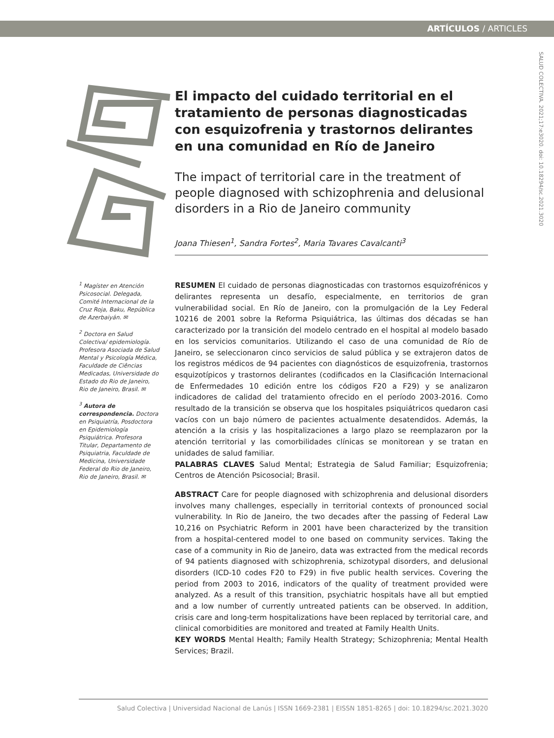ARTÍCULOS / ARTICLES
SALUD COLECTIVA. 2021;17:e3020. doi: 10.18294/sc.2021.3020
El impacto del cuidado territorial en el tratamiento de personas diagnosticadas con esquizofrenia y trastornos delirantes en una comunidad en Río de Janeiro
The impact of territorial care in the treatment of people diagnosed with schizophrenia and delusional disorders in a Rio de Janeiro community
Joana Thiesen<sup>1</sup>, Sandra Fortes<sup>2</sup>, Maria Tavares Cavalcanti<sup>3</sup>
<sup>1</sup> Magíster en Atención Psicosocial. Delegada, Comité Internacional de la Cruz Roja, Baku, República de Azerbaiyán. ✉
<sup>2</sup> Doctora en Salud Colectiva/ epidemiología. Profesora Asociada de Salud Mental y Psicología Médica, Faculdade de Ciências Medicadas, Universidade do Estado do Rio de Janeiro, Rio de Janeiro, Brasil. ✉
<sup>3</sup> Autora de correspondencia. Doctora en Psiquiatría, Posdoctora en Epidemiología Psiquiátrica. Profesora Titular, Departamento de Psiquiatria, Faculdade de Medicina, Universidade Federal do Rio de Janeiro, Rio de Janeiro, Brasil. ✉
RESUMEN El cuidado de personas diagnosticadas con trastornos esquizofrénicos y delirantes representa un desafío, especialmente, en territorios de gran vulnerabilidad social. En Río de Janeiro, con la promulgación de la Ley Federal 10216 de 2001 sobre la Reforma Psiquiátrica, las últimas dos décadas se han caracterizado por la transición del modelo centrado en el hospital al modelo basado en los servicios comunitarios. Utilizando el caso de una comunidad de Río de Janeiro, se seleccionaron cinco servicios de salud pública y se extrajeron datos de los registros médicos de 94 pacientes con diagnósticos de esquizofrenia, trastornos esquizotípicos y trastornos delirantes (codificados en la Clasificación Internacional de Enfermedades 10 edición entre los códigos F20 a F29) y se analizaron indicadores de calidad del tratamiento ofrecido en el período 2003-2016. Como resultado de la transición se observa que los hospitales psiquiátricos quedaron casi vacíos con un bajo número de pacientes actualmente desatendidos. Además, la atención a la crisis y las hospitalizaciones a largo plazo se reemplazaron por la atención territorial y las comorbilidades clínicas se monitorean y se tratan en unidades de salud familiar.
PALABRAS CLAVES Salud Mental; Estrategia de Salud Familiar; Esquizofrenia; Centros de Atención Psicosocial; Brasil.
ABSTRACT Care for people diagnosed with schizophrenia and delusional disorders involves many challenges, especially in territorial contexts of pronounced social vulnerability. In Rio de Janeiro, the two decades after the passing of Federal Law 10,216 on Psychiatric Reform in 2001 have been characterized by the transition from a hospital-centered model to one based on community services. Taking the case of a community in Rio de Janeiro, data was extracted from the medical records of 94 patients diagnosed with schizophrenia, schizotypal disorders, and delusional disorders (ICD-10 codes F20 to F29) in five public health services. Covering the period from 2003 to 2016, indicators of the quality of treatment provided were analyzed. As a result of this transition, psychiatric hospitals have all but emptied and a low number of currently untreated patients can be observed. In addition, crisis care and long-term hospitalizations have been replaced by territorial care, and clinical comorbidities are monitored and treated at Family Health Units.
KEY WORDS Mental Health; Family Health Strategy; Schizophrenia; Mental Health Services; Brazil.
Salud Colectiva | Universidad Nacional de Lanús | ISSN 1669-2381 | EISSN 1851-8265 | doi: 10.18294/sc.2021.3020